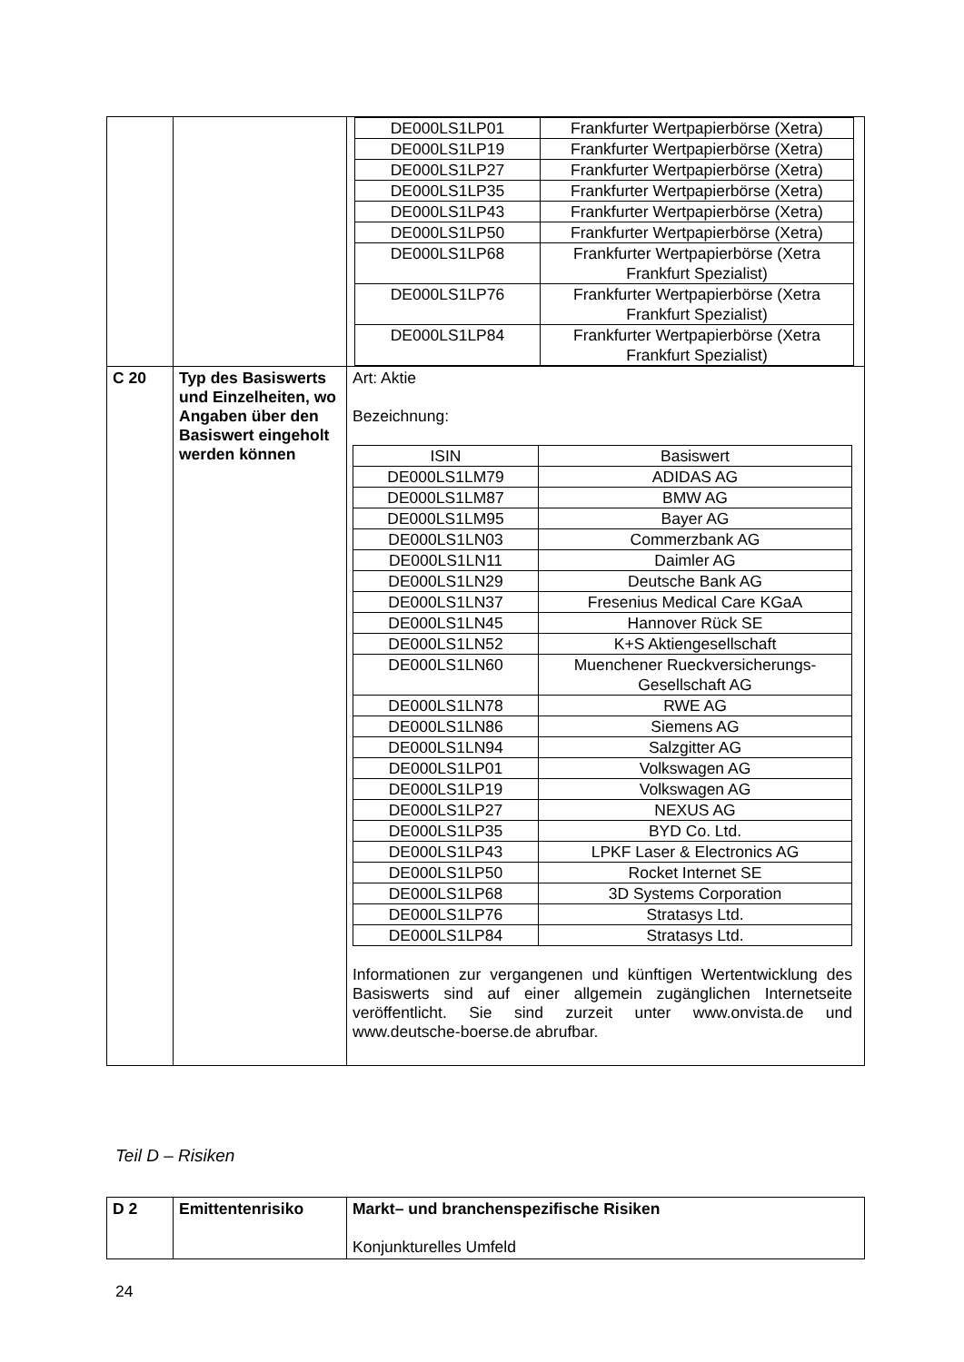| | | / DE000LS1LP01 / Frankfurter Wertpapierbörse (Xetra) / / DE000LS1LP19 / Frankfurter Wertpapierbörse (Xetra) / / DE000LS1LP27 / Frankfurter Wertpapierbörse (Xetra) / / DE000LS1LP35 / Frankfurter Wertpapierbörse (Xetra) / / DE000LS1LP43 / Frankfurter Wertpapierbörse (Xetra) / / DE000LS1LP50 / Frankfurter Wertpapierbörse (Xetra) / / DE000LS1LP68 / Frankfurter Wertpapierbörse (Xetra Frankfurt Spezialist) / / DE000LS1LP76 / Frankfurter Wertpapierbörse (Xetra Frankfurt Spezialist) / / DE000LS1LP84 / Frankfurter Wertpapierbörse (Xetra Frankfurt Spezialist) / |
| C 20 | Typ des Basiswerts und Einzelheiten, wo Angaben über den Basiswert eingeholt werden können | Art: Aktie Bezeichnung: / ISIN / Basiswert / / DE000LS1LM79 / ADIDAS AG / / DE000LS1LM87 / BMW AG / / DE000LS1LM95 / Bayer AG / / DE000LS1LN03 / Commerzbank AG / / DE000LS1LN11 / Daimler AG / / DE000LS1LN29 / Deutsche Bank AG / / DE000LS1LN37 / Fresenius Medical Care KGaA / / DE000LS1LN45 / Hannover Rück SE / / DE000LS1LN52 / K+S Aktiengesellschaft / / DE000LS1LN60 / Muenchener Rueckversicherungs-Gesellschaft AG / / DE000LS1LN78 / RWE AG / / DE000LS1LN86 / Siemens AG / / DE000LS1LN94 / Salzgitter AG / / DE000LS1LP01 / Volkswagen AG / / DE000LS1LP19 / Volkswagen AG / / DE000LS1LP27 / NEXUS AG / / DE000LS1LP35 / BYD Co. Ltd. / / DE000LS1LP43 / LPKF Laser & Electronics AG / / DE000LS1LP50 / Rocket Internet SE / / DE000LS1LP68 / 3D Systems Corporation / / DE000LS1LP76 / Stratasys Ltd. / / DE000LS1LP84 / Stratasys Ltd. / Informationen zur vergangenen und künftigen Wertentwicklung des Basiswerts sind auf einer allgemein zugänglichen Internetseite veröffentlicht. Sie sind zurzeit unter www.onvista.de und www.deutsche-boerse.de abrufbar. |
Teil D – Risiken
| D 2 | Emittentenrisiko | Markt– und branchenspezifische Risiken Konjunkturelles Umfeld |
24